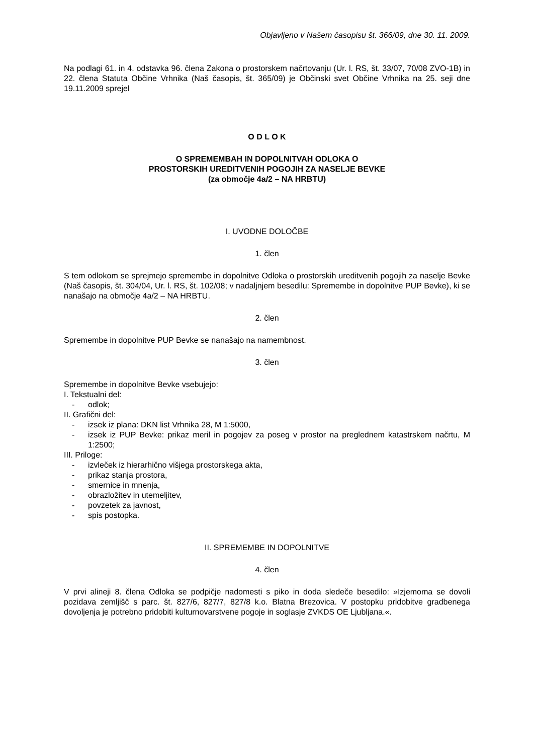Objavljeno v Našem časopisu št. 366/09, dne 30. 11. 2009.
Na podlagi 61. in 4. odstavka 96. člena Zakona o prostorskem načrtovanju (Ur. l. RS, št. 33/07, 70/08 ZVO-1B) in 22. člena Statuta Občine Vrhnika (Naš časopis, št. 365/09) je Občinski svet Občine Vrhnika na 25. seji dne 19.11.2009 sprejel
O D L O K
O SPREMEMBAH IN DOPOLNITVAH ODLOKA O
PROSTORSKIH UREDITVENIH POGOJIH ZA NASELJE BEVKE
(za območje 4a/2 – NA HRBTU)
I. UVODNE DOLOČBE
1. člen
S tem odlokom se sprejmejo spremembe in dopolnitve Odloka o prostorskih ureditvenih pogojih za naselje Bevke (Naš časopis, št. 304/04, Ur. l. RS, št. 102/08; v nadaljnjem besedilu: Spremembe in dopolnitve PUP Bevke), ki se nanašajo na območje 4a/2 – NA HRBTU.
2. člen
Spremembe in dopolnitve PUP Bevke se nanašajo na namembnost.
3. člen
Spremembe in dopolnitve Bevke vsebujejo:
I. Tekstualni del:
- odlok;
II. Grafični del:
- izsek iz plana: DKN list Vrhnika 28, M 1:5000,
- izsek iz PUP Bevke: prikaz meril in pogojev za poseg v prostor na preglednem katastrskem načrtu, M 1:2500;
III. Priloge:
- izvleček iz hierarhično višjega prostorskega akta,
- prikaz stanja prostora,
- smernice in mnenja,
- obrazložitev in utemeljitev,
- povzetek za javnost,
- spis postopka.
II. SPREMEMBE IN DOPOLNITVE
4. člen
V prvi alineji 8. člena Odloka se podpičje nadomesti s piko in doda sledeče besedilo: »Izjemoma se dovoli pozidava zemljišč s parc. št. 827/6, 827/7, 827/8 k.o. Blatna Brezovica. V postopku pridobitve gradbenega dovoljenja je potrebno pridobiti kulturnovarstvene pogoje in soglasje ZVKDS OE Ljubljana.«.